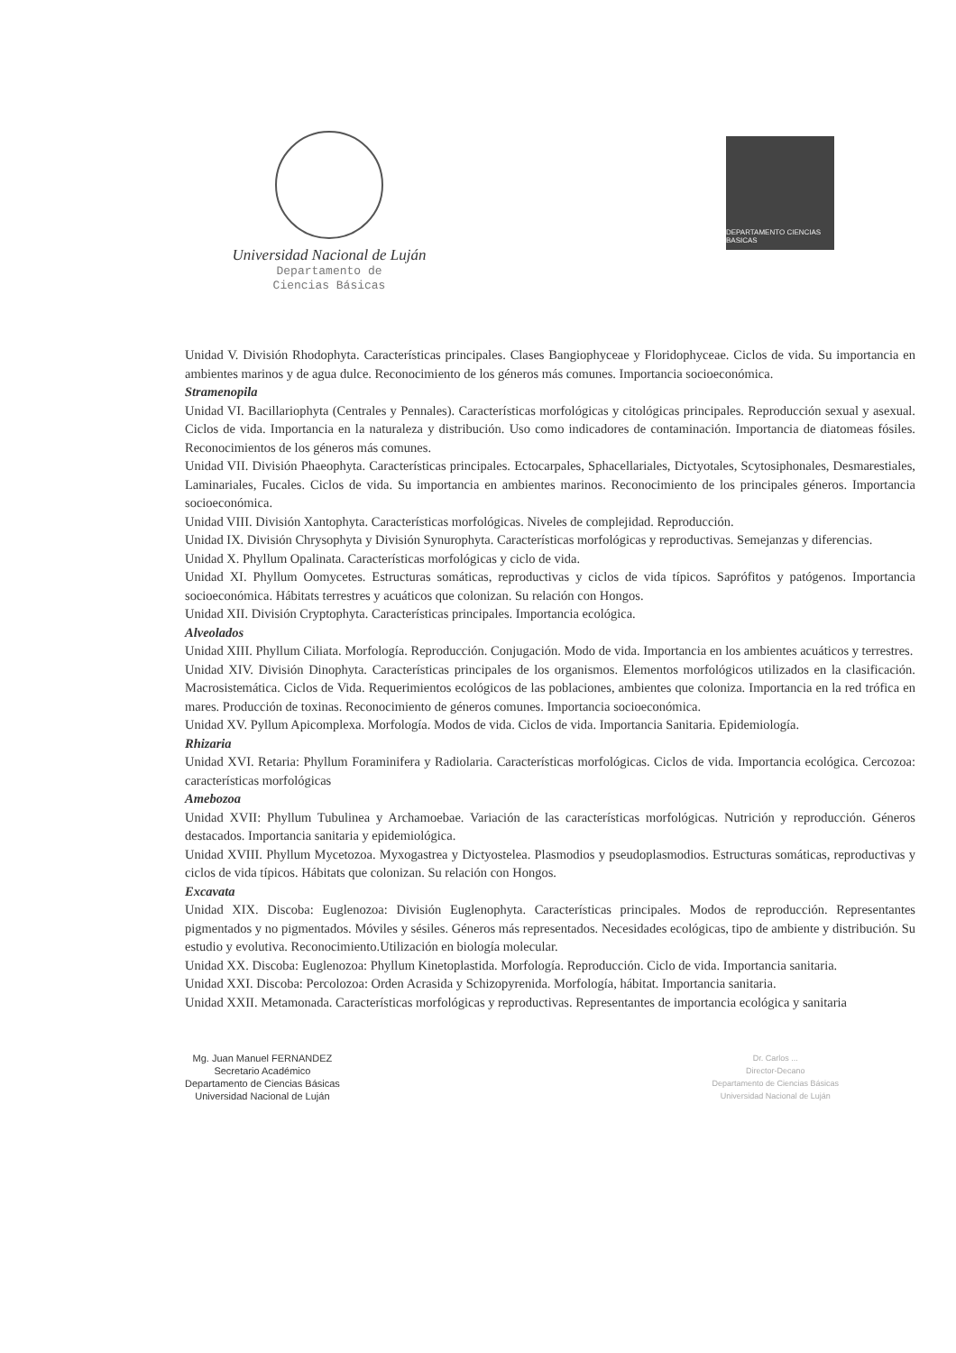Universidad Nacional de Luján
Departamento de
Ciencias Básicas
DEPARTAMENTO CIENCIAS BASICAS
Unidad V. División Rhodophyta. Características principales. Clases Bangiophyceae y Floridophyceae. Ciclos de vida. Su importancia en ambientes marinos y de agua dulce. Reconocimiento de los géneros más comunes. Importancia socioeconómica.
Stramenopila
Unidad VI. Bacillariophyta (Centrales y Pennales). Características morfológicas y citológicas principales. Reproducción sexual y asexual. Ciclos de vida. Importancia en la naturaleza y distribución. Uso como indicadores de contaminación. Importancia de diatomeas fósiles. Reconocimientos de los géneros más comunes.
Unidad VII. División Phaeophyta. Características principales. Ectocarpales, Sphacellariales, Dictyotales, Scytosiphonales, Desmarestiales, Laminariales, Fucales. Ciclos de vida. Su importancia en ambientes marinos. Reconocimiento de los principales géneros. Importancia socioeconómica.
Unidad VIII. División Xantophyta. Características morfológicas. Niveles de complejidad. Reproducción.
Unidad IX. División Chrysophyta y División Synurophyta. Características morfológicas y reproductivas. Semejanzas y diferencias.
Unidad X. Phyllum Opalinata. Características morfológicas y ciclo de vida.
Unidad XI. Phyllum Oomycetes. Estructuras somáticas, reproductivas y ciclos de vida típicos. Saprófitos y patógenos. Importancia socioeconómica. Hábitats terrestres y acuáticos que colonizan. Su relación con Hongos.
Unidad XII. División Cryptophyta. Características principales. Importancia ecológica.
Alveolados
Unidad XIII. Phyllum Ciliata. Morfología. Reproducción. Conjugación. Modo de vida. Importancia en los ambientes acuáticos y terrestres.
Unidad XIV. División Dinophyta. Características principales de los organismos. Elementos morfológicos utilizados en la clasificación. Macrosistemática. Ciclos de Vida. Requerimientos ecológicos de las poblaciones, ambientes que coloniza. Importancia en la red trófica en mares. Producción de toxinas. Reconocimiento de géneros comunes. Importancia socioeconómica.
Unidad XV. Pyllum Apicomplexa. Morfología. Modos de vida. Ciclos de vida. Importancia Sanitaria. Epidemiología.
Rhizaria
Unidad XVI. Retaria: Phyllum Foraminifera y Radiolaria. Características morfológicas. Ciclos de vida. Importancia ecológica. Cercozoa: características morfológicas
Amebozoa
Unidad XVII: Phyllum Tubulinea y Archamoebae. Variación de las características morfológicas. Nutrición y reproducción. Géneros destacados. Importancia sanitaria y epidemiológica.
Unidad XVIII. Phyllum Mycetozoa. Myxogastrea y Dictyostelea. Plasmodios y pseudoplasmodios. Estructuras somáticas, reproductivas y ciclos de vida típicos. Hábitats que colonizan. Su relación con Hongos.
Excavata
Unidad XIX. Discoba: Euglenozoa: División Euglenophyta. Características principales. Modos de reproducción. Representantes pigmentados y no pigmentados. Móviles y sésiles. Géneros más representados. Necesidades ecológicas, tipo de ambiente y distribución. Su estudio y evolutiva. Reconocimiento.Utilización en biología molecular.
Unidad XX. Discoba: Euglenozoa: Phyllum Kinetoplastida. Morfología. Reproducción. Ciclo de vida. Importancia sanitaria.
Unidad XXI. Discoba: Percolozoa: Orden Acrasida y Schizopyrenida. Morfología, hábitat. Importancia sanitaria.
Unidad XXII. Metamonada. Características morfológicas y reproductivas. Representantes de importancia ecológica y sanitaria
Mg. Juan Manuel FERNANDEZ
Secretario Académico
Departamento de Ciencias Básicas
Universidad Nacional de Luján
Dr. Carlos ...
Director-Decano
Departamento de Ciencias Básicas
Universidad Nacional de Luján